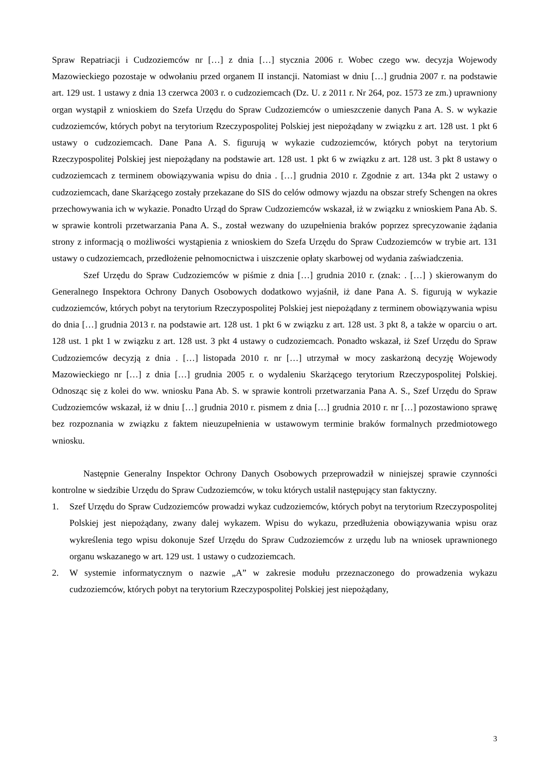Spraw Repatriacji i Cudzoziemców nr […] z dnia […] stycznia 2006 r. Wobec czego ww. decyzja Wojewody Mazowieckiego pozostaje w odwołaniu przed organem II instancji. Natomiast w dniu […] grudnia 2007 r. na podstawie art. 129 ust. 1 ustawy z dnia 13 czerwca 2003 r. o cudzoziemcach (Dz. U. z 2011 r. Nr 264, poz. 1573 ze zm.) uprawniony organ wystąpił z wnioskiem do Szefa Urzędu do Spraw Cudzoziemców o umieszczenie danych Pana A. S. w wykazie cudzoziemców, których pobyt na terytorium Rzeczypospolitej Polskiej jest niepożądany w związku z art. 128 ust. 1 pkt 6 ustawy o cudzoziemcach. Dane Pana A. S. figurują w wykazie cudzoziemców, których pobyt na terytorium Rzeczypospolitej Polskiej jest niepożądany na podstawie art. 128 ust. 1 pkt 6 w związku z art. 128 ust. 3 pkt 8 ustawy o cudzoziemcach z terminem obowiązywania wpisu do dnia . […] grudnia 2010 r. Zgodnie z art. 134a pkt 2 ustawy o cudzoziemcach, dane Skarżącego zostały przekazane do SIS do celów odmowy wjazdu na obszar strefy Schengen na okres przechowywania ich w wykazie. Ponadto Urząd do Spraw Cudzoziemców wskazał, iż w związku z wnioskiem Pana Ab. S. w sprawie kontroli przetwarzania Pana A. S., został wezwany do uzupełnienia braków poprzez sprecyzowanie żądania strony z informacją o możliwości wystąpienia z wnioskiem do Szefa Urzędu do Spraw Cudzoziemców w trybie art. 131 ustawy o cudzoziemcach, przedłożenie pełnomocnictwa i uiszczenie opłaty skarbowej od wydania zaświadczenia.
Szef Urzędu do Spraw Cudzoziemców w piśmie z dnia […] grudnia 2010 r. (znak: . […] ) skierowanym do Generalnego Inspektora Ochrony Danych Osobowych dodatkowo wyjaśnił, iż dane Pana A. S. figurują w wykazie cudzoziemców, których pobyt na terytorium Rzeczypospolitej Polskiej jest niepożądany z terminem obowiązywania wpisu do dnia […] grudnia 2013 r. na podstawie art. 128 ust. 1 pkt 6 w związku z art. 128 ust. 3 pkt 8, a także w oparciu o art. 128 ust. 1 pkt 1 w związku z art. 128 ust. 3 pkt 4 ustawy o cudzoziemcach. Ponadto wskazał, iż Szef Urzędu do Spraw Cudzoziemców decyzją z dnia . […] listopada 2010 r. nr […] utrzymał w mocy zaskarżoną decyzję Wojewody Mazowieckiego nr […] z dnia […] grudnia 2005 r. o wydaleniu Skarżącego terytorium Rzeczypospolitej Polskiej. Odnosząc się z kolei do ww. wniosku Pana Ab. S. w sprawie kontroli przetwarzania Pana A. S., Szef Urzędu do Spraw Cudzoziemców wskazał, iż w dniu […] grudnia 2010 r. pismem z dnia […] grudnia 2010 r. nr […] pozostawiono sprawę bez rozpoznania w związku z faktem nieuzupełnienia w ustawowym terminie braków formalnych przedmiotowego wniosku.
Następnie Generalny Inspektor Ochrony Danych Osobowych przeprowadził w niniejszej sprawie czynności kontrolne w siedzibie Urzędu do Spraw Cudzoziemców, w toku których ustalił następujący stan faktyczny.
1. Szef Urzędu do Spraw Cudzoziemców prowadzi wykaz cudzoziemców, których pobyt na terytorium Rzeczypospolitej Polskiej jest niepożądany, zwany dalej wykazem. Wpisu do wykazu, przedłużenia obowiązywania wpisu oraz wykreślenia tego wpisu dokonuje Szef Urzędu do Spraw Cudzoziemców z urzędu lub na wniosek uprawnionego organu wskazanego w art. 129 ust. 1 ustawy o cudzoziemcach.
2. W systemie informatycznym o nazwie „A” w zakresie modułu przeznaczonego do prowadzenia wykazu cudzoziemców, których pobyt na terytorium Rzeczypospolitej Polskiej jest niepożądany,
3